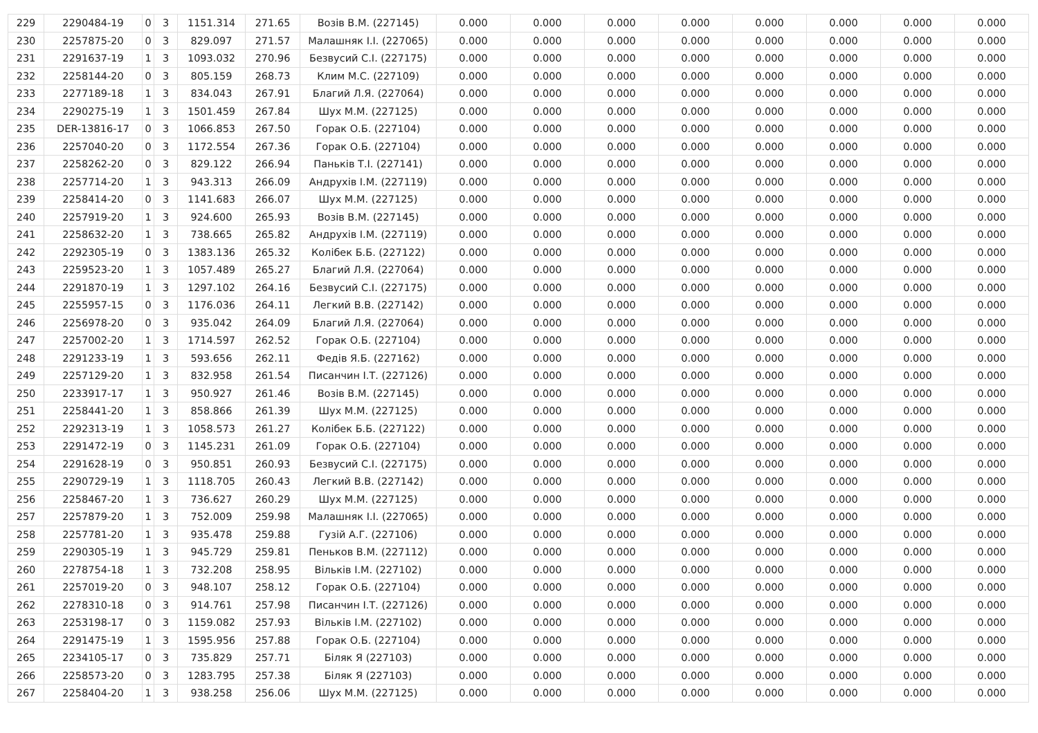| 229 | 2290484-19 | 0 | 3 | 1151.314 | 271.65 | Возів В.М. (227145) | 0.000 | 0.000 | 0.000 | 0.000 | 0.000 | 0.000 | 0.000 | 0.000 |
| 230 | 2257875-20 | 0 | 3 | 829.097 | 271.57 | Малашняк І.І. (227065) | 0.000 | 0.000 | 0.000 | 0.000 | 0.000 | 0.000 | 0.000 | 0.000 |
| 231 | 2291637-19 | 1 | 3 | 1093.032 | 270.96 | Безвусий С.І. (227175) | 0.000 | 0.000 | 0.000 | 0.000 | 0.000 | 0.000 | 0.000 | 0.000 |
| 232 | 2258144-20 | 0 | 3 | 805.159 | 268.73 | Клим М.С. (227109) | 0.000 | 0.000 | 0.000 | 0.000 | 0.000 | 0.000 | 0.000 | 0.000 |
| 233 | 2277189-18 | 1 | 3 | 834.043 | 267.91 | Благий Л.Я. (227064) | 0.000 | 0.000 | 0.000 | 0.000 | 0.000 | 0.000 | 0.000 | 0.000 |
| 234 | 2290275-19 | 1 | 3 | 1501.459 | 267.84 | Шух М.М. (227125) | 0.000 | 0.000 | 0.000 | 0.000 | 0.000 | 0.000 | 0.000 | 0.000 |
| 235 | DER-13816-17 | 0 | 3 | 1066.853 | 267.50 | Горак О.Б. (227104) | 0.000 | 0.000 | 0.000 | 0.000 | 0.000 | 0.000 | 0.000 | 0.000 |
| 236 | 2257040-20 | 0 | 3 | 1172.554 | 267.36 | Горак О.Б. (227104) | 0.000 | 0.000 | 0.000 | 0.000 | 0.000 | 0.000 | 0.000 | 0.000 |
| 237 | 2258262-20 | 0 | 3 | 829.122 | 266.94 | Паньків Т.І. (227141) | 0.000 | 0.000 | 0.000 | 0.000 | 0.000 | 0.000 | 0.000 | 0.000 |
| 238 | 2257714-20 | 1 | 3 | 943.313 | 266.09 | Андрухів І.М. (227119) | 0.000 | 0.000 | 0.000 | 0.000 | 0.000 | 0.000 | 0.000 | 0.000 |
| 239 | 2258414-20 | 0 | 3 | 1141.683 | 266.07 | Шух М.М. (227125) | 0.000 | 0.000 | 0.000 | 0.000 | 0.000 | 0.000 | 0.000 | 0.000 |
| 240 | 2257919-20 | 1 | 3 | 924.600 | 265.93 | Возів В.М. (227145) | 0.000 | 0.000 | 0.000 | 0.000 | 0.000 | 0.000 | 0.000 | 0.000 |
| 241 | 2258632-20 | 1 | 3 | 738.665 | 265.82 | Андрухів І.М. (227119) | 0.000 | 0.000 | 0.000 | 0.000 | 0.000 | 0.000 | 0.000 | 0.000 |
| 242 | 2292305-19 | 0 | 3 | 1383.136 | 265.32 | Колібек Б.Б. (227122) | 0.000 | 0.000 | 0.000 | 0.000 | 0.000 | 0.000 | 0.000 | 0.000 |
| 243 | 2259523-20 | 1 | 3 | 1057.489 | 265.27 | Благий Л.Я. (227064) | 0.000 | 0.000 | 0.000 | 0.000 | 0.000 | 0.000 | 0.000 | 0.000 |
| 244 | 2291870-19 | 1 | 3 | 1297.102 | 264.16 | Безвусий С.І. (227175) | 0.000 | 0.000 | 0.000 | 0.000 | 0.000 | 0.000 | 0.000 | 0.000 |
| 245 | 2255957-15 | 0 | 3 | 1176.036 | 264.11 | Легкий В.В. (227142) | 0.000 | 0.000 | 0.000 | 0.000 | 0.000 | 0.000 | 0.000 | 0.000 |
| 246 | 2256978-20 | 0 | 3 | 935.042 | 264.09 | Благий Л.Я. (227064) | 0.000 | 0.000 | 0.000 | 0.000 | 0.000 | 0.000 | 0.000 | 0.000 |
| 247 | 2257002-20 | 1 | 3 | 1714.597 | 262.52 | Горак О.Б. (227104) | 0.000 | 0.000 | 0.000 | 0.000 | 0.000 | 0.000 | 0.000 | 0.000 |
| 248 | 2291233-19 | 1 | 3 | 593.656 | 262.11 | Федів Я.Б. (227162) | 0.000 | 0.000 | 0.000 | 0.000 | 0.000 | 0.000 | 0.000 | 0.000 |
| 249 | 2257129-20 | 1 | 3 | 832.958 | 261.54 | Писанчин І.Т. (227126) | 0.000 | 0.000 | 0.000 | 0.000 | 0.000 | 0.000 | 0.000 | 0.000 |
| 250 | 2233917-17 | 1 | 3 | 950.927 | 261.46 | Возів В.М. (227145) | 0.000 | 0.000 | 0.000 | 0.000 | 0.000 | 0.000 | 0.000 | 0.000 |
| 251 | 2258441-20 | 1 | 3 | 858.866 | 261.39 | Шух М.М. (227125) | 0.000 | 0.000 | 0.000 | 0.000 | 0.000 | 0.000 | 0.000 | 0.000 |
| 252 | 2292313-19 | 1 | 3 | 1058.573 | 261.27 | Колібек Б.Б. (227122) | 0.000 | 0.000 | 0.000 | 0.000 | 0.000 | 0.000 | 0.000 | 0.000 |
| 253 | 2291472-19 | 0 | 3 | 1145.231 | 261.09 | Горак О.Б. (227104) | 0.000 | 0.000 | 0.000 | 0.000 | 0.000 | 0.000 | 0.000 | 0.000 |
| 254 | 2291628-19 | 0 | 3 | 950.851 | 260.93 | Безвусий С.І. (227175) | 0.000 | 0.000 | 0.000 | 0.000 | 0.000 | 0.000 | 0.000 | 0.000 |
| 255 | 2290729-19 | 1 | 3 | 1118.705 | 260.43 | Легкий В.В. (227142) | 0.000 | 0.000 | 0.000 | 0.000 | 0.000 | 0.000 | 0.000 | 0.000 |
| 256 | 2258467-20 | 1 | 3 | 736.627 | 260.29 | Шух М.М. (227125) | 0.000 | 0.000 | 0.000 | 0.000 | 0.000 | 0.000 | 0.000 | 0.000 |
| 257 | 2257879-20 | 1 | 3 | 752.009 | 259.98 | Малашняк І.І. (227065) | 0.000 | 0.000 | 0.000 | 0.000 | 0.000 | 0.000 | 0.000 | 0.000 |
| 258 | 2257781-20 | 1 | 3 | 935.478 | 259.88 | Гузій А.Г. (227106) | 0.000 | 0.000 | 0.000 | 0.000 | 0.000 | 0.000 | 0.000 | 0.000 |
| 259 | 2290305-19 | 1 | 3 | 945.729 | 259.81 | Пеньков В.М. (227112) | 0.000 | 0.000 | 0.000 | 0.000 | 0.000 | 0.000 | 0.000 | 0.000 |
| 260 | 2278754-18 | 1 | 3 | 732.208 | 258.95 | Вільків І.М. (227102) | 0.000 | 0.000 | 0.000 | 0.000 | 0.000 | 0.000 | 0.000 | 0.000 |
| 261 | 2257019-20 | 0 | 3 | 948.107 | 258.12 | Горак О.Б. (227104) | 0.000 | 0.000 | 0.000 | 0.000 | 0.000 | 0.000 | 0.000 | 0.000 |
| 262 | 2278310-18 | 0 | 3 | 914.761 | 257.98 | Писанчин І.Т. (227126) | 0.000 | 0.000 | 0.000 | 0.000 | 0.000 | 0.000 | 0.000 | 0.000 |
| 263 | 2253198-17 | 0 | 3 | 1159.082 | 257.93 | Вільків І.М. (227102) | 0.000 | 0.000 | 0.000 | 0.000 | 0.000 | 0.000 | 0.000 | 0.000 |
| 264 | 2291475-19 | 1 | 3 | 1595.956 | 257.88 | Горак О.Б. (227104) | 0.000 | 0.000 | 0.000 | 0.000 | 0.000 | 0.000 | 0.000 | 0.000 |
| 265 | 2234105-17 | 0 | 3 | 735.829 | 257.71 | Біляк Я (227103) | 0.000 | 0.000 | 0.000 | 0.000 | 0.000 | 0.000 | 0.000 | 0.000 |
| 266 | 2258573-20 | 0 | 3 | 1283.795 | 257.38 | Біляк Я (227103) | 0.000 | 0.000 | 0.000 | 0.000 | 0.000 | 0.000 | 0.000 | 0.000 |
| 267 | 2258404-20 | 1 | 3 | 938.258 | 256.06 | Шух М.М. (227125) | 0.000 | 0.000 | 0.000 | 0.000 | 0.000 | 0.000 | 0.000 | 0.000 |